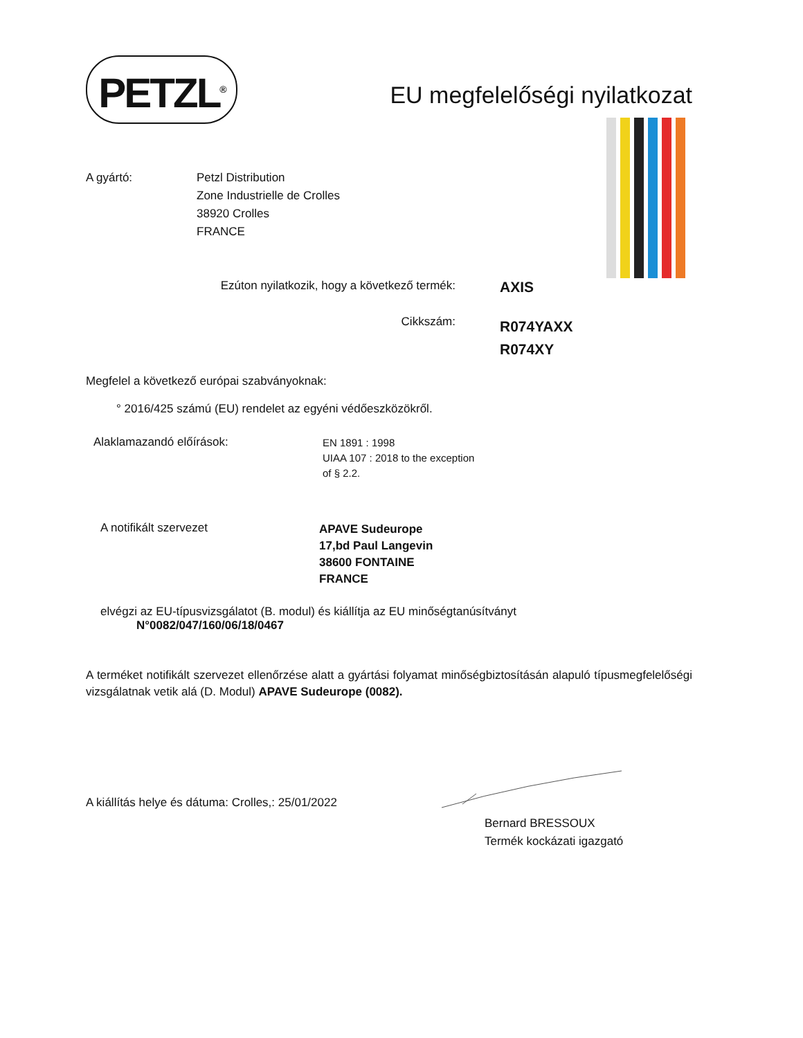PETZL<sup>®</sup>
EU megfelelőségi nyilatkozat
A gyártó: Petzl Distribution
Zone Industrielle de Crolles
38920 Crolles
FRANCE
Ezúton nyilatkozik, hogy a következő termék:
AXIS
Cikkszám:
R074YAXX
R074XY
Megfelel a következő európai szabványoknak:
° 2016/425 számú (EU) rendelet az egyéni védőeszközökről.
Alaklamazandó előírások:
EN 1891 : 1998
UIAA 107 : 2018 to the exception
of § 2.2.
A notifikált szervezet
APAVE Sudeurope
17,bd Paul Langevin
38600 FONTAINE
FRANCE
elvégzi az EU-típusvizsgálatot (B. modul) és kiállítja az EU minőségtanúsítványt
N°0082/047/160/06/18/0467
A terméket notifikált szervezet ellenőrzése alatt a gyártási folyamat minőségbiztosításán alapuló típusmegfelelőségi vizsgálatnak vetik alá (D. Modul) APAVE Sudeurope (0082).
A kiállítás helye és dátuma: Crolles,: 25/01/2022
Bernard BRESSOUX
Termék kockázati igazgató